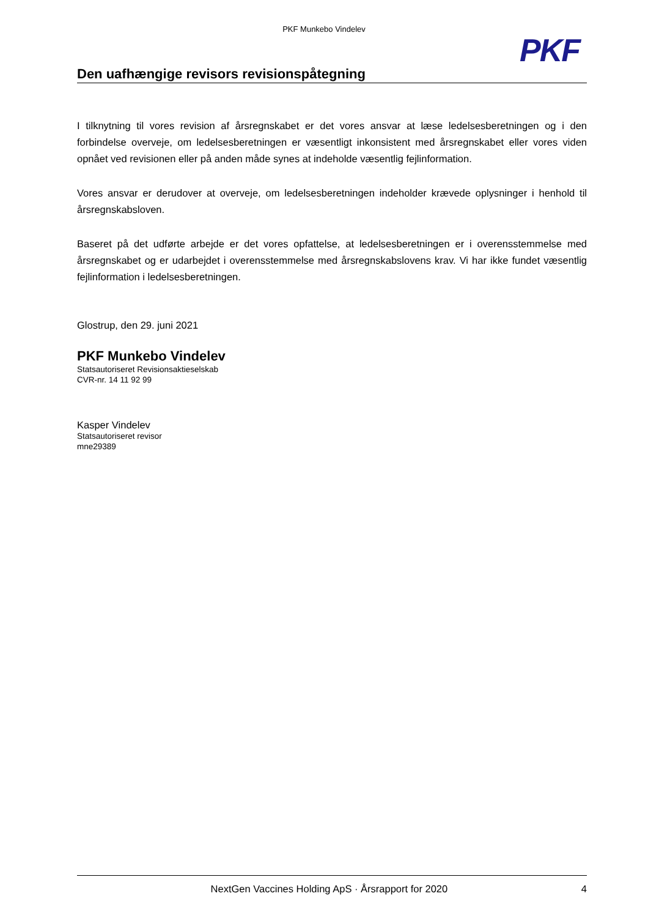PKF Munkebo Vindelev
PKF
Den uafhængige revisors revisionspåtegning
I tilknytning til vores revision af årsregnskabet er det vores ansvar at læse ledelsesberetningen og i den forbindelse overveje, om ledelsesberetningen er væsentligt inkonsistent med årsregnskabet eller vores viden opnået ved revisionen eller på anden måde synes at indeholde væsentlig fejlinformation.
Vores ansvar er derudover at overveje, om ledelsesberetningen indeholder krævede oplysninger i henhold til årsregnskabsloven.
Baseret på det udførte arbejde er det vores opfattelse, at ledelsesberetningen er i overensstemmelse med årsregnskabet og er udarbejdet i overensstemmelse med årsregnskabslovens krav. Vi har ikke fundet væsentlig fejlinformation i ledelsesberetningen.
Glostrup, den 29. juni 2021
PKF Munkebo Vindelev
Statsautoriseret Revisionsaktieselskab
CVR-nr. 14 11 92 99
Kasper Vindelev
Statsautoriseret revisor
mne29389
NextGen Vaccines Holding ApS · Årsrapport for 2020 4